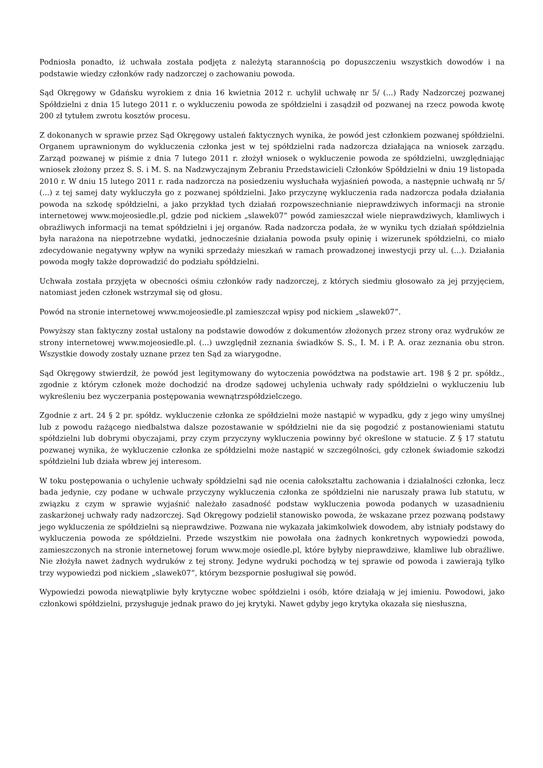Podniosła ponadto, iż uchwała została podjęta z należytą starannością po dopuszczeniu wszystkich dowodów i na podstawie wiedzy członków rady nadzorczej o zachowaniu powoda.
Sąd Okręgowy w Gdańsku wyrokiem z dnia 16 kwietnia 2012 r. uchylił uchwałę nr 5/ (...) Rady Nadzorczej pozwanej Spółdzielni z dnia 15 lutego 2011 r. o wykluczeniu powoda ze spółdzielni i zasądził od pozwanej na rzecz powoda kwotę 200 zł tytułem zwrotu kosztów procesu.
Z dokonanych w sprawie przez Sąd Okręgowy ustaleń faktycznych wynika, że powód jest członkiem pozwanej spółdzielni. Organem uprawnionym do wykluczenia członka jest w tej spółdzielni rada nadzorcza działająca na wniosek zarządu. Zarząd pozwanej w piśmie z dnia 7 lutego 2011 r. złożył wniosek o wykluczenie powoda ze spółdzielni, uwzględniając wniosek złożony przez S. S. i M. S. na Nadzwyczajnym Zebraniu Przedstawicieli Członków Spółdzielni w dniu 19 listopada 2010 r. W dniu 15 lutego 2011 r. rada nadzorcza na posiedzeniu wysłuchała wyjaśnień powoda, a następnie uchwałą nr 5/ (...) z tej samej daty wykluczyła go z pozwanej spółdzielni. Jako przyczynę wykluczenia rada nadzorcza podała działania powoda na szkodę spółdzielni, a jako przykład tych działań rozpowszechnianie nieprawdziwych informacji na stronie internetowej www.mojeosiedle.pl, gdzie pod nickiem „slawek07” powód zamieszczał wiele nieprawdziwych, kłamliwych i obraźliwych informacji na temat spółdzielni i jej organów. Rada nadzorcza podała, że w wyniku tych działań spółdzielnia była narażona na niepotrzebne wydatki, jednocześnie działania powoda psuły opinię i wizerunek spółdzielni, co miało zdecydowanie negatywny wpływ na wyniki sprzedaży mieszkań w ramach prowadzonej inwestycji przy ul. (...). Działania powoda mogły także doprowadzić do podziału spółdzielni.
Uchwała została przyjęta w obecności ośmiu członków rady nadzorczej, z których siedmiu głosowało za jej przyjęciem, natomiast jeden członek wstrzymał się od głosu.
Powód na stronie internetowej www.mojeosiedle.pl zamieszczał wpisy pod nickiem „slawek07”.
Powyższy stan faktyczny został ustalony na podstawie dowodów z dokumentów złożonych przez strony oraz wydruków ze strony internetowej www.mojeosiedle.pl. (...) uwzględnił zeznania świadków S. S., I. M. i P. A. oraz zeznania obu stron. Wszystkie dowody zostały uznane przez ten Sąd za wiarygodne.
Sąd Okręgowy stwierdził, że powód jest legitymowany do wytoczenia powództwa na podstawie art. 198 § 2 pr. spółdz., zgodnie z którym członek może dochodzić na drodze sądowej uchylenia uchwały rady spółdzielni o wykluczeniu lub wykreśleniu bez wyczerpania postępowania wewnątrzspółdzielczego.
Zgodnie z art. 24 § 2 pr. spółdz. wykluczenie członka ze spółdzielni może nastąpić w wypadku, gdy z jego winy umyślnej lub z powodu rażącego niedbalstwa dalsze pozostawanie w spółdzielni nie da się pogodzić z postanowieniami statutu spółdzielni lub dobrymi obyczajami, przy czym przyczyny wykluczenia powinny być określone w statucie. Z § 17 statutu pozwanej wynika, że wykluczenie członka ze spółdzielni może nastąpić w szczególności, gdy członek świadomie szkodzi spółdzielni lub działa wbrew jej interesom.
W toku postępowania o uchylenie uchwały spółdzielni sąd nie ocenia całokształtu zachowania i działalności członka, lecz bada jedynie, czy podane w uchwale przyczyny wykluczenia członka ze spółdzielni nie naruszały prawa lub statutu, w związku z czym w sprawie wyjaśnić należało zasadność podstaw wykluczenia powoda podanych w uzasadnieniu zaskarżonej uchwały rady nadzorczej. Sąd Okręgowy podzielił stanowisko powoda, że wskazane przez pozwaną podstawy jego wykluczenia ze spółdzielni są nieprawdziwe. Pozwana nie wykazała jakimkolwiek dowodem, aby istniały podstawy do wykluczenia powoda ze spółdzielni. Przede wszystkim nie powołała ona żadnych konkretnych wypowiedzi powoda, zamieszczonych na stronie internetowej forum www.moje osiedle.pl, które byłyby nieprawdziwe, kłamliwe lub obraźliwe. Nie złożyła nawet żadnych wydruków z tej strony. Jedyne wydruki pochodzą w tej sprawie od powoda i zawierają tylko trzy wypowiedzi pod nickiem „slawek07”, którym bezspornie posługiwał się powód.
Wypowiedzi powoda niewątpliwie były krytyczne wobec spółdzielni i osób, które działają w jej imieniu. Powodowi, jako członkowi spółdzielni, przysługuje jednak prawo do jej krytyki. Nawet gdyby jego krytyka okazała się niesłuszna,